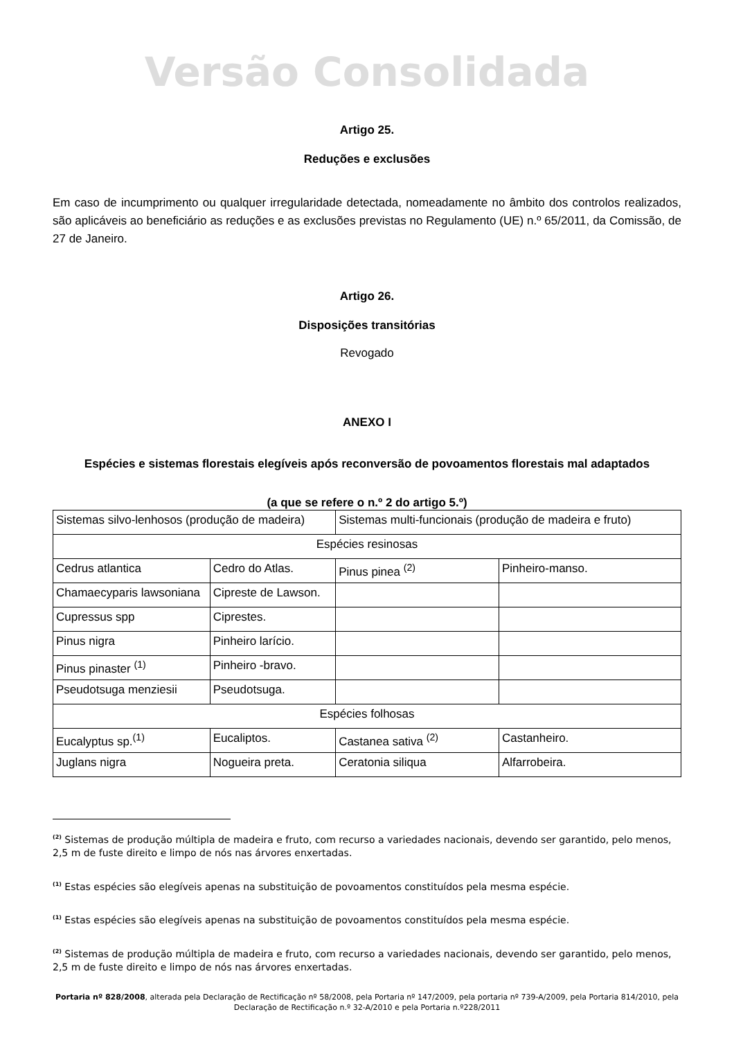Versão Consolidada
Artigo 25.
Reduções e exclusões
Em caso de incumprimento ou qualquer irregularidade detectada, nomeadamente no âmbito dos controlos realizados, são aplicáveis ao beneficiário as reduções e as exclusões previstas no Regulamento (UE) n.º 65/2011, da Comissão, de 27 de Janeiro.
Artigo 26.
Disposições transitórias
Revogado
ANEXO I
Espécies e sistemas florestais elegíveis após reconversão de povoamentos florestais mal adaptados
(a que se refere o n.º 2 do artigo 5.º)
| Sistemas silvo-lenhosos (produção de madeira) | | Sistemas multi-funcionais (produção de madeira e fruto) | |
| Espécies resinosas | | | |
| Cedrus atlantica | Cedro do Atlas. | Pinus pinea <sup>(2)</sup> | Pinheiro-manso. |
| Chamaecyparis lawsoniana | Cipreste de Lawson. | | |
| Cupressus spp | Ciprestes. | | |
| Pinus nigra | Pinheiro larício. | | |
| Pinus pinaster <sup>(1)</sup> | Pinheiro -bravo. | | |
| Pseudotsuga menziesii | Pseudotsuga. | | |
| Espécies folhosas | | | |
| Eucalyptus sp.<sup>(1)</sup> | Eucaliptos. | Castanea sativa <sup>(2)</sup> | Castanheiro. |
| Juglans nigra | Nogueira preta. | Ceratonia siliqua | Alfarrobeira. |
<sup>(2)</sup> Sistemas de produção múltipla de madeira e fruto, com recurso a variedades nacionais, devendo ser garantido, pelo menos, 2,5 m de fuste direito e limpo de nós nas árvores enxertadas.
<sup>(1)</sup> Estas espécies são elegíveis apenas na substituição de povoamentos constituídos pela mesma espécie.
<sup>(1)</sup> Estas espécies são elegíveis apenas na substituição de povoamentos constituídos pela mesma espécie.
<sup>(2)</sup> Sistemas de produção múltipla de madeira e fruto, com recurso a variedades nacionais, devendo ser garantido, pelo menos, 2,5 m de fuste direito e limpo de nós nas árvores enxertadas.
Portaria nº 828/2008, alterada pela Declaração de Rectificação nº 58/2008, pela Portaria nº 147/2009, pela portaria nº 739-A/2009, pela Portaria 814/2010, pela Declaração de Rectificação n.º 32-A/2010 e pela Portaria n.º228/2011